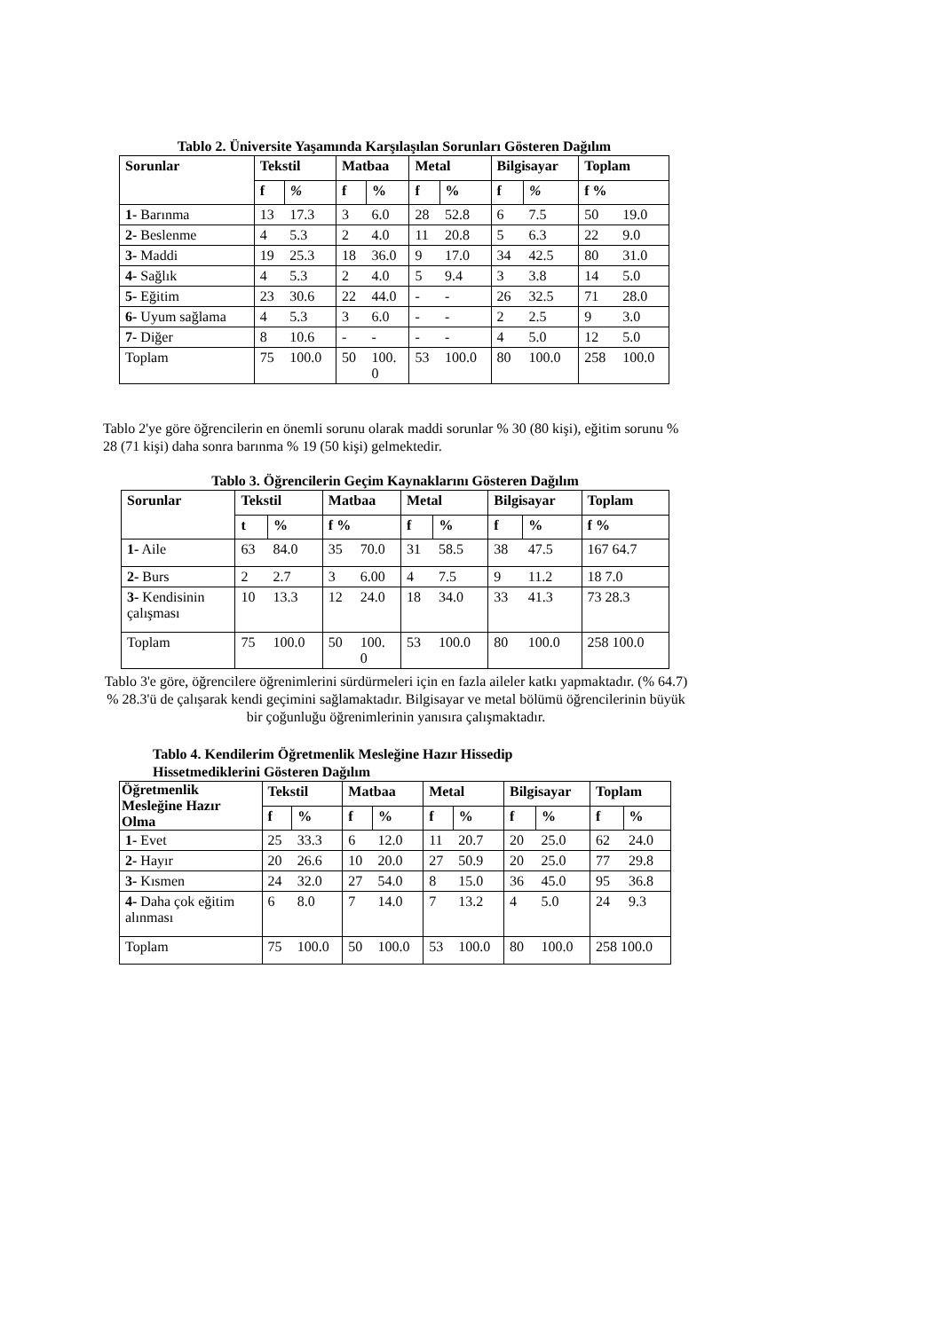Tablo 2. Üniversite Yaşamında Karşılaşılan Sorunları Gösteren Dağılım
| Sorunlar | Tekstil | | Matbaa | | Metal | | Bilgisayar | | Toplam | |
| --- | --- | --- | --- | --- | --- | --- | --- | --- | --- | --- |
| | f | % | f | % | f | % | f | % | f % | |
| 1- Barınma | 13 | 17.3 | 3 | 6.0 | 28 | 52.8 | 6 | 7.5 | 50 | 19.0 |
| 2- Beslenme | 4 | 5.3 | 2 | 4.0 | 11 | 20.8 | 5 | 6.3 | 22 | 9.0 |
| 3- Maddi | 19 | 25.3 | 18 | 36.0 | 9 | 17.0 | 34 | 42.5 | 80 | 31.0 |
| 4- Sağlık | 4 | 5.3 | 2 | 4.0 | 5 | 9.4 | 3 | 3.8 | 14 | 5.0 |
| 5- Eğitim | 23 | 30.6 | 22 | 44.0 | - | - | 26 | 32.5 | 71 | 28.0 |
| 6- Uyum sağlama | 4 | 5.3 | 3 | 6.0 | - | - | 2 | 2.5 | 9 | 3.0 |
| 7- Diğer | 8 | 10.6 | - | - | - | - | 4 | 5.0 | 12 | 5.0 |
| Toplam | 75 | 100.0 | 50 | 100. 0 | 53 | 100.0 | 80 | 100.0 | 258 | 100.0 |
Tablo 2'ye göre öğrencilerin en önemli sorunu olarak maddi sorunlar % 30 (80 kişi), eğitim sorunu % 28 (71 kişi) daha sonra barınma % 19 (50 kişi) gelmektedir.
Tablo 3. Öğrencilerin Geçim Kaynaklarını Gösteren Dağılım
| Sorunlar | Tekstil | | Matbaa | | Metal | | Bilgisayar | | Toplam |
| --- | --- | --- | --- | --- | --- | --- | --- | --- | --- |
| | t | % | f % | | f | % | f | % | f % |
| 1- Aile | 63 | 84.0 | 35 | 70.0 | 31 | 58.5 | 38 | 47.5 | 167 64.7 |
| 2- Burs | 2 | 2.7 | 3 | 6.00 | 4 | 7.5 | 9 | 11.2 | 18 7.0 |
| 3- Kendisinin çalışması | 10 | 13.3 | 12 | 24.0 | 18 | 34.0 | 33 | 41.3 | 73 28.3 |
| Toplam | 75 | 100.0 | 50 | 100. 0 | 53 | 100.0 | 80 | 100.0 | 258 100.0 |
Tablo 3'e göre, öğrencilere öğrenimlerini sürdürmeleri için en fazla aileler katkı yapmaktadır. (% 64.7) % 28.3'ü de çalışarak kendi geçimini sağlamaktadır. Bilgisayar ve metal bölümü öğrencilerinin büyük bir çoğunluğu öğrenimlerinin yanısıra çalışmaktadır.
Tablo 4. Kendilerim Öğretmenlik Mesleğine Hazır Hissedip
Hissetmediklerini Gösteren Dağılım
| Öğretmenlik Mesleğine Hazır Olma | Tekstil | | Matbaa | | Metal | | Bilgisayar | | Toplam | |
| --- | --- | --- | --- | --- | --- | --- | --- | --- | --- | --- |
| | f | % | f | % | f | % | f | % | f | % |
| 1- Evet | 25 | 33.3 | 6 | 12.0 | 11 | 20.7 | 20 | 25.0 | 62 | 24.0 |
| 2- Hayır | 20 | 26.6 | 10 | 20.0 | 27 | 50.9 | 20 | 25.0 | 77 | 29.8 |
| 3- Kısmen | 24 | 32.0 | 27 | 54.0 | 8 | 15.0 | 36 | 45.0 | 95 | 36.8 |
| 4- Daha çok eğitim alınması | 6 | 8.0 | 7 | 14.0 | 7 | 13.2 | 4 | 5.0 | 24 | 9.3 |
| Toplam | 75 | 100.0 | 50 | 100.0 | 53 | 100.0 | 80 | 100.0 | 258 100.0 | |